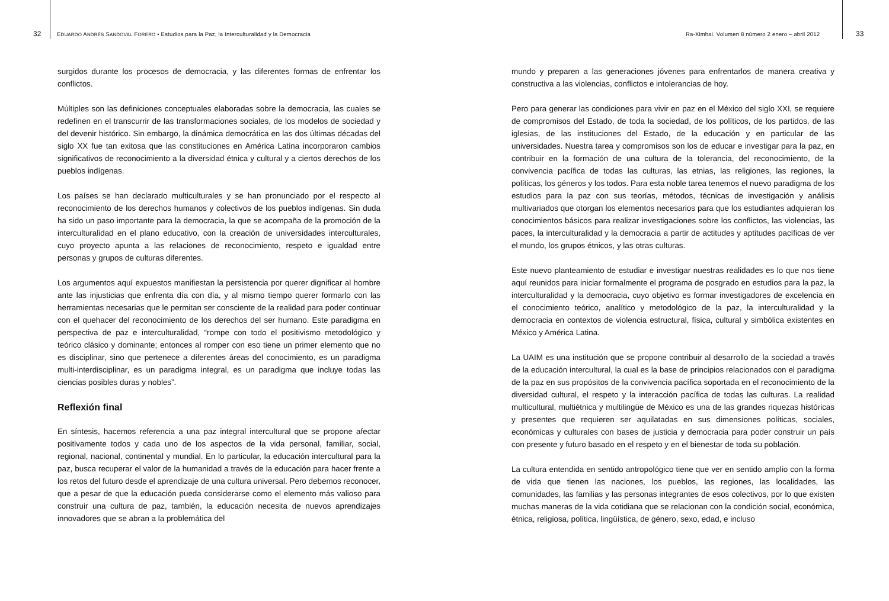32 EDUARDO ANDRÉS SANDOVAL FORERO • Estudios para la Paz, la Interculturalidad y la Democracia
surgidos durante los procesos de democracia, y las diferentes formas de enfrentar los conflictos.
Múltiples son las definiciones conceptuales elaboradas sobre la democracia, las cuales se redefinen en el transcurrir de las transformaciones sociales, de los modelos de sociedad y del devenir histórico. Sin embargo, la dinámica democrática en las dos últimas décadas del siglo XX fue tan exitosa que las constituciones en América Latina incorporaron cambios significativos de reconocimiento a la diversidad étnica y cultural y a ciertos derechos de los pueblos indígenas.
Los países se han declarado multiculturales y se han pronunciado por el respecto al reconocimiento de los derechos humanos y colectivos de los pueblos indígenas. Sin duda ha sido un paso importante para la democracia, la que se acompaña de la promoción de la interculturalidad en el plano educativo, con la creación de universidades interculturales, cuyo proyecto apunta a las relaciones de reconocimiento, respeto e igualdad entre personas y grupos de culturas diferentes.
Los argumentos aquí expuestos manifiestan la persistencia por querer dignificar al hombre ante las injusticias que enfrenta día con día, y al mismo tiempo querer formarlo con las herramientas necesarias que le permitan ser consciente de la realidad para poder continuar con el quehacer del reconocimiento de los derechos del ser humano. Este paradigma en perspectiva de paz e interculturalidad, “rompe con todo el positivismo metodológico y teórico clásico y dominante; entonces al romper con eso tiene un primer elemento que no es disciplinar, sino que pertenece a diferentes áreas del conocimiento, es un paradigma multi-interdisciplinar, es un paradigma integral, es un paradigma que incluye todas las ciencias posibles duras y nobles”.
Reflexión final
En síntesis, hacemos referencia a una paz integral intercultural que se propone afectar positivamente todos y cada uno de los aspectos de la vida personal, familiar, social, regional, nacional, continental y mundial. En lo particular, la educación intercultural para la paz, busca recuperar el valor de la humanidad a través de la educación para hacer frente a los retos del futuro desde el aprendizaje de una cultura universal. Pero debemos reconocer, que a pesar de que la educación pueda considerarse como el elemento más valioso para construir una cultura de paz, también, la educación necesita de nuevos aprendizajes innovadores que se abran a la problemática del
Ra-Ximhai. Volumen 8 número 2 enero – abril 2012 33
mundo y preparen a las generaciones jóvenes para enfrentarlos de manera creativa y constructiva a las violencias, conflictos e intolerancias de hoy.
Pero para generar las condiciones para vivir en paz en el México del siglo XXI, se requiere de compromisos del Estado, de toda la sociedad, de los políticos, de los partidos, de las iglesias, de las instituciones del Estado, de la educación y en particular de las universidades. Nuestra tarea y compromisos son los de educar e investigar para la paz, en contribuir en la formación de una cultura de la tolerancia, del reconocimiento, de la convivencia pacífica de todas las culturas, las etnias, las religiones, las regiones, la políticas, los géneros y los todos. Para esta noble tarea tenemos el nuevo paradigma de los estudios para la paz con sus teorías, métodos, técnicas de investigación y análisis multivariados que otorgan los elementos necesarios para que los estudiantes adquieran los conocimientos básicos para realizar investigaciones sobre los conflictos, las violencias, las paces, la interculturalidad y la democracia a partir de actitudes y aptitudes pacíficas de ver el mundo, los grupos étnicos, y las otras culturas.
Este nuevo planteamiento de estudiar e investigar nuestras realidades es lo que nos tiene aquí reunidos para iniciar formalmente el programa de posgrado en estudios para la paz, la interculturalidad y la democracia, cuyo objetivo es formar investigadores de excelencia en el conocimiento teórico, analítico y metodológico de la paz, la interculturalidad y la democracia en contextos de violencia estructural, física, cultural y simbólica existentes en México y América Latina.
La UAIM es una institución que se propone contribuir al desarrollo de la sociedad a través de la educación intercultural, la cual es la base de principios relacionados con el paradigma de la paz en sus propósitos de la convivencia pacífica soportada en el reconocimiento de la diversidad cultural, el respeto y la interacción pacífica de todas las culturas. La realidad multicultural, multiétnica y multilingüe de México es una de las grandes riquezas históricas y presentes que requieren ser aquilatadas en sus dimensiones políticas, sociales, económicas y culturales con bases de justicia y democracia para poder construir un país con presente y futuro basado en el respeto y en el bienestar de toda su población.
La cultura entendida en sentido antropológico tiene que ver en sentido amplio con la forma de vida que tienen las naciones, los pueblos, las regiones, las localidades, las comunidades, las familias y las personas integrantes de esos colectivos, por lo que existen muchas maneras de la vida cotidiana que se relacionan con la condición social, económica, étnica, religiosa, política, lingüística, de género, sexo, edad, e incluso